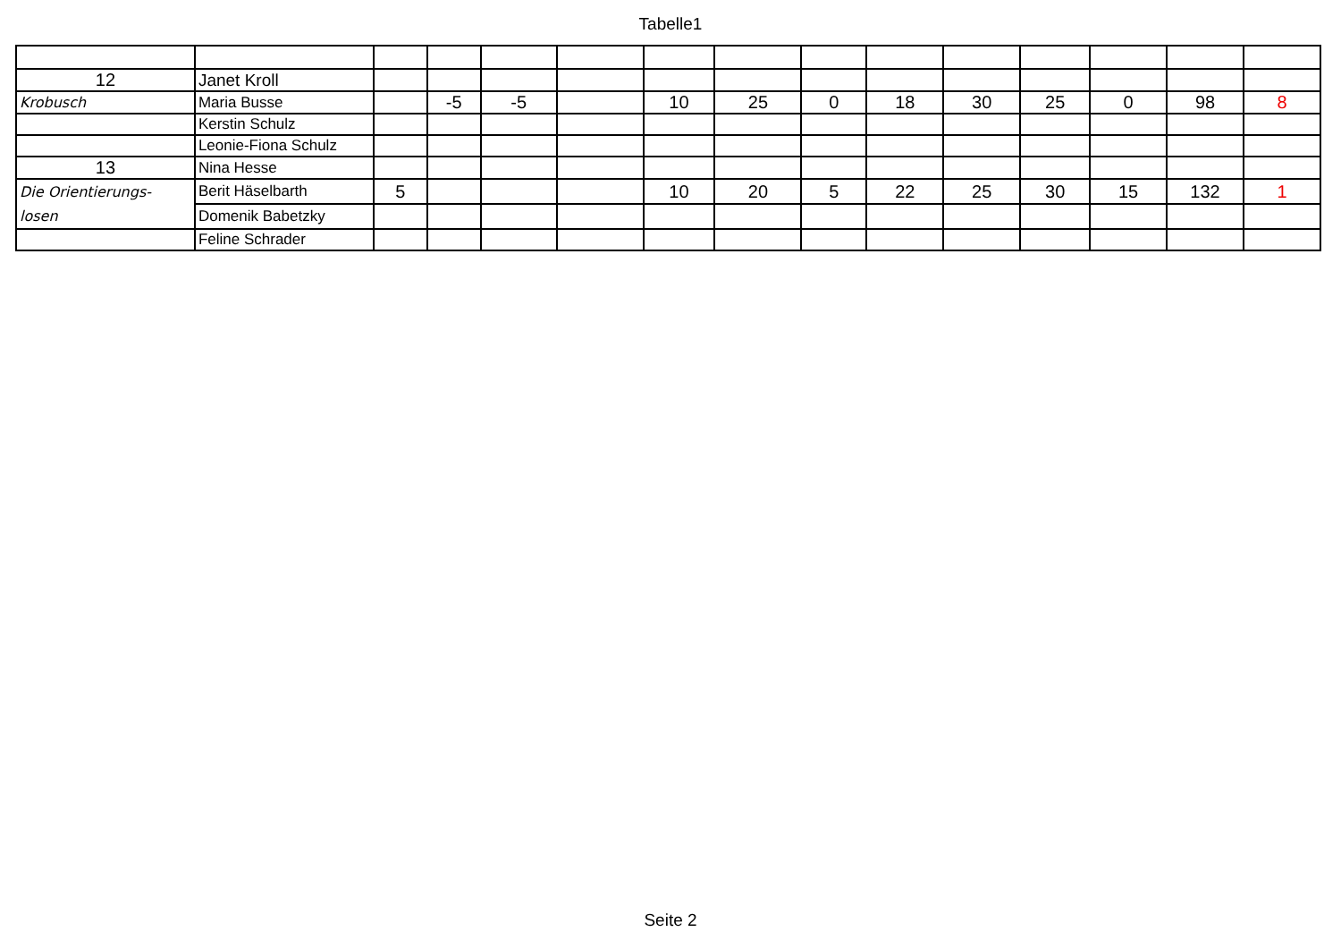Tabelle1
| 12 | Janet Kroll | | | | | | | | | | | | | |
| Krobusch | Maria Busse | | -5 | -5 | | 10 | 25 | 0 | 18 | 30 | 25 | 0 | 98 | 8 |
| | Kerstin Schulz | | | | | | | | | | | | | |
| | Leonie-Fiona Schulz | | | | | | | | | | | | | |
| 13 | Nina Hesse | | | | | | | | | | | | | |
| Die Orientierungs- | Berit Häselbarth | 5 | | | | 10 | 20 | 5 | 22 | 25 | 30 | 15 | 132 | 1 |
| losen | Domenik Babetzky | | | | | | | | | | | | | |
| | Feline Schrader | | | | | | | | | | | | | |
Seite 2